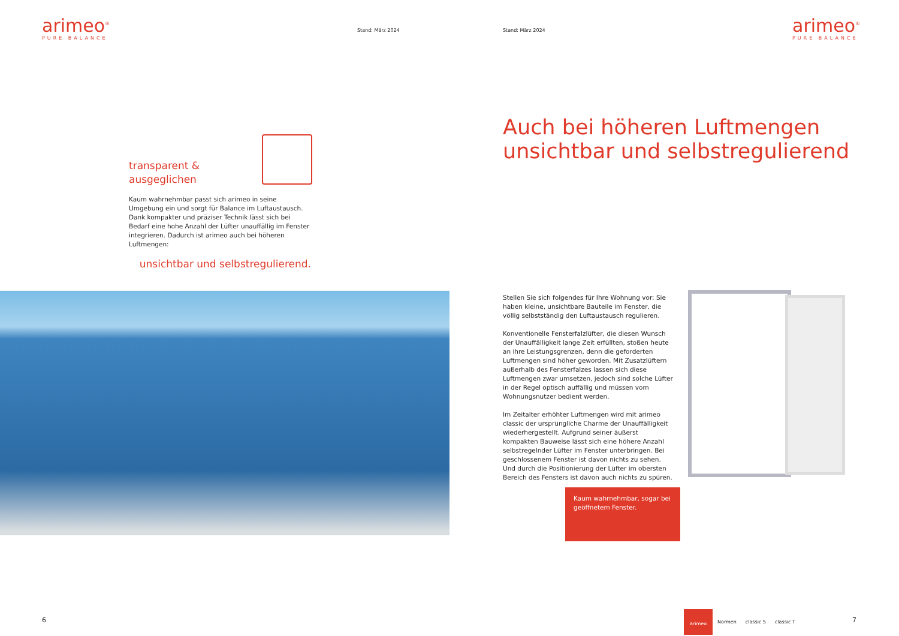arimeo<sup>®</sup>
PURE BALANCE
Stand: März 2024
transparent &
ausgeglichen
Kaum wahrnehmbar passt sich arimeo in seine Umgebung ein und sorgt für Balance im Luftaustausch. Dank kompakter und präziser Technik lässt sich bei Bedarf eine hohe Anzahl der Lüfter unauffällig im Fenster integrieren. Dadurch ist arimeo auch bei höheren Luftmengen:
unsichtbar und selbstregulierend.
6
Stand: März 2024 arimeo<sup>®</sup>
PURE BALANCE
Auch bei höheren Luftmengen
unsichtbar und selbstregulierend
Stellen Sie sich folgendes für Ihre Wohnung vor: Sie haben kleine, unsichtbare Bauteile im Fenster, die völlig selbstständig den Luftaustausch regulieren.
Konventionelle Fensterfalzlüfter, die diesen Wunsch der Unauffälligkeit lange Zeit erfüllten, stoßen heute an ihre Leistungsgrenzen, denn die geforderten Luftmengen sind höher geworden. Mit Zusatzlüftern außerhalb des Fensterfalzes lassen sich diese Luftmengen zwar umsetzen, jedoch sind solche Lüfter in der Regel optisch auffällig und müssen vom Wohnungsnutzer bedient werden.
Im Zeitalter erhöhter Luftmengen wird mit arimeo classic der ursprüngliche Charme der Unauffälligkeit wiederhergestellt. Aufgrund seiner äußerst kompakten Bauweise lässt sich eine höhere Anzahl selbstregelnder Lüfter im Fenster unterbringen. Bei geschlossenem Fenster ist davon nichts zu sehen. Und durch die Positionierung der Lüfter im obersten Bereich des Fensters ist davon auch nichts zu spüren.
Kaum wahrnehmbar, sogar bei geöffnetem Fenster.
arimeo Normen classic S classic T
7